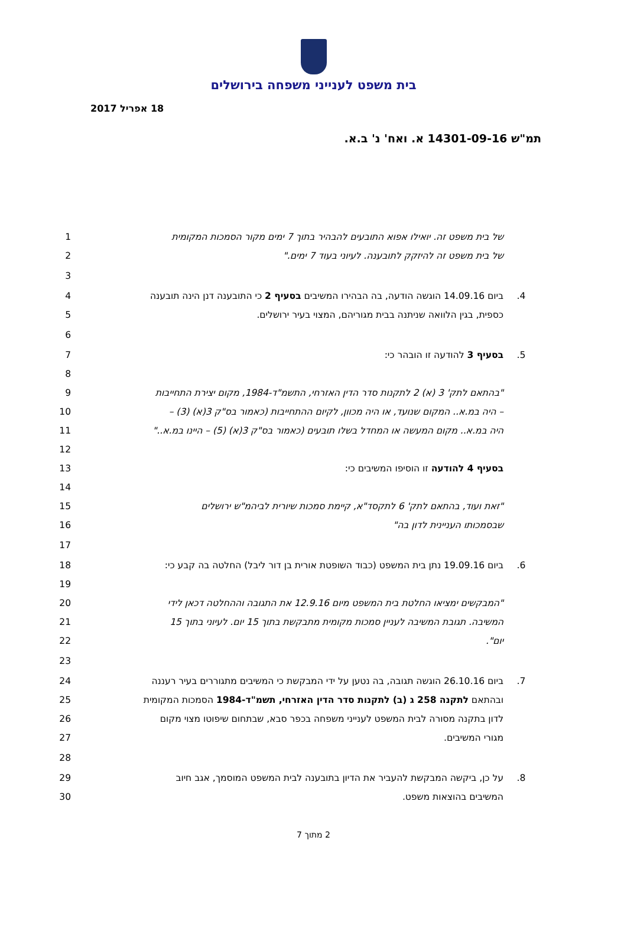בית משפט לענייני משפחה בירושלים
18 אפריל 2017
תמ"ש 14301-09-16 א. ואח' נ' ב.א.
1 של בית משפט זה. יואילו אפוא התובעים להבהיר בתוך 7 ימים מקור הסמכות המקומית
2 של בית משפט זה להיזקק לתובענה. לעיוני בעוד 7 ימים."
3
4 ביום 14.09.16 הוגשה הודעה, בה הבהירו המשיבים בסעיף 2 כי התובענה דנן הינה תובענה.4
5 כספית, בגין הלוואה שניתנה בבית מגוריהם, המצוי בעיר ירושלים.
6
7 בסעיף 3 להודעה זו הובהר כי:.5
8
9 "בהתאם לתק' 3 (א) 2 לתקנות סדר הדין האזרחי, התשמ"ד-1984, מקום יצירת התחייבות
10 – היה במ.א.. המקום שנועד, או היה מכוון, לקיום ההתחייבות (כאמור בס"ק 3(א) (3) –
11 היה במ.א.. מקום המעשה או המחדל בשלו תובעים (כאמור בס"ק 3(א) (5) – היינו במ.א.."
12
13 בסעיף 4 להודעה זו הוסיפו המשיבים כי:
14
15 "זאת ועוד, בהתאם לתק' 6 לתקסד"א, קיימת סמכות שיורית לביהמ"ש ירושלים
16 שבסמכותו העניינית לדון בה"
17
18 ביום 19.09.16 נתן בית המשפט (כבוד השופטת אורית בן דור ליבל) החלטה בה קבע כי:.6
19
20 "המבקשים ימציאו החלטת בית המשפט מיום 12.9.16 את התגובה וההחלטה דכאן לידי
21 המשיבה. תגובת המשיבה לעניין סמכות מקומית מתבקשת בתוך 15 יום. לעיוני בתוך 15
22 יום".
23
24 ביום 26.10.16 הוגשה תגובה, בה נטען על ידי המבקשת כי המשיבים מתגוררים בעיר רעננה.7
25 ובהתאם לתקנה 258 ג (ב) לתקנות סדר הדין האזרחי, תשמ"ד-1984 הסמכות המקומית
26 לדון בתקנה מסורה לבית המשפט לענייני משפחה בכפר סבא, שבתחום שיפוטו מצוי מקום
27 מגורי המשיבים.
28
29 על כן, ביקשה המבקשת להעביר את הדיון בתובענה לבית המשפט המוסמך, אגב חיוב.8
30 המשיבים בהוצאות משפט.
2 מתוך 7